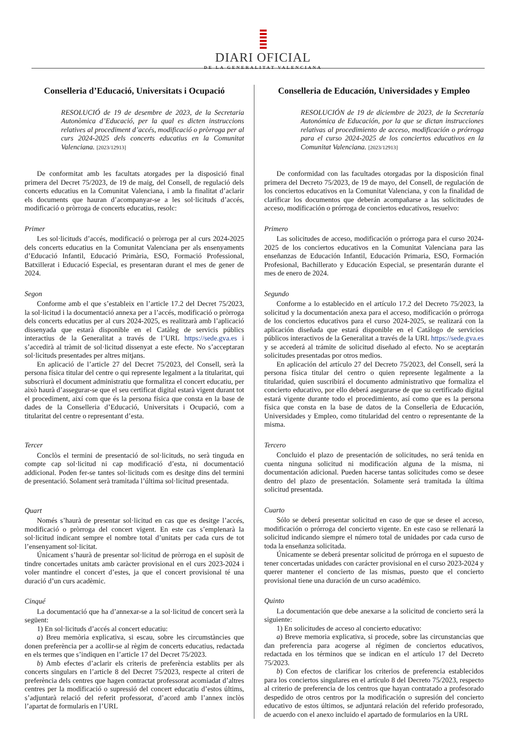DIARI OFICIAL
DE LA GENERALITAT VALENCIANA
Conselleria d’Educació, Universitats i Ocupació
RESOLUCIÓ de 19 de desembre de 2023, de la Secretaria Autonòmica d’Educació, per la qual es dicten instruccions relatives al procediment d’accés, modificació o pròrroga per al curs 2024-2025 dels concerts educatius en la Comunitat Valenciana. [2023/12913]
De conformitat amb les facultats atorgades per la disposició final primera del Decret 75/2023, de 19 de maig, del Consell, de regulació dels concerts educatius en la Comunitat Valenciana, i amb la finalitat d’aclarir els documents que hauran d’acompanyar-se a les sol·licituds d’accés, modificació o pròrroga de concerts educatius, resolc:
Primer
Les sol·licituds d’accés, modificació o pròrroga per al curs 2024-2025 dels concerts educatius en la Comunitat Valenciana per als ensenyaments d’Educació Infantil, Educació Primària, ESO, Formació Professional, Batxillerat i Educació Especial, es presentaran durant el mes de gener de 2024.
Segon
Conforme amb el que s’estableix en l’article 17.2 del Decret 75/2023, la sol·licitud i la documentació annexa per a l’accés, modificació o pròrroga dels concerts educatius per al curs 2024-2025, es realitzarà amb l’aplicació dissenyada que estarà disponible en el Catàleg de servicis públics interactius de la Generalitat a través de l’URL https://sede.gva.es i s’accedirà al tràmit de sol·licitud dissenyat a este efecte. No s’acceptaran sol·licituds presentades per altres mitjans.
En aplicació de l’article 27 del Decret 75/2023, del Consell, serà la persona física titular del centre o qui represente legalment a la titularitat, qui subscriurà el document administratiu que formalitza el concert educatiu, per això haurà d’assegurar-se que el seu certificat digital estarà vigent durant tot el procediment, així com que és la persona física que consta en la base de dades de la Conselleria d’Educació, Universitats i Ocupació, com a titularitat del centre o representant d’esta.
Tercer
Conclòs el termini de presentació de sol·licituds, no serà tinguda en compte cap sol·licitud ni cap modificació d’esta, ni documentació addicional. Poden fer-se tantes sol·licituds com es desitge dins del termini de presentació. Solament serà tramitada l’última sol·licitud presentada.
Quart
Només s’haurà de presentar sol·licitud en cas que es desitge l’accés, modificació o pròrroga del concert vigent. En este cas s’emplenarà la sol·licitud indicant sempre el nombre total d’unitats per cada curs de tot l’ensenyament sol·licitat.
Únicament s’haurà de presentar sol·licitud de pròrroga en el supòsit de tindre concertades unitats amb caràcter provisional en el curs 2023-2024 i voler mantindre el concert d’estes, ja que el concert provisional té una duració d’un curs acadèmic.
Cinqué
La documentació que ha d’annexar-se a la sol·licitud de concert serà la següent:
1) En sol·licituds d’accés al concert educatiu:
a) Breu memòria explicativa, si escau, sobre les circumstàncies que donen preferència per a acollir-se al règim de concerts educatius, redactada en els termes que s’indiquen en l’article 17 del Decret 75/2023.
b) Amb efectes d’aclarir els criteris de preferència establits per als concerts singulars en l’article 8 del Decret 75/2023, respecte al criteri de preferència dels centres que hagen contractat professorat acomiadat d’altres centres per la modificació o supressió del concert educatiu d’estos últims, s’adjuntarà relació del referit professorat, d’acord amb l’annex inclòs l’apartat de formularis en l’URL
Conselleria de Educación, Universidades y Empleo
RESOLUCIÓN de 19 de diciembre de 2023, de la Secretaría Autonómica de Educación, por la que se dictan instrucciones relativas al procedimiento de acceso, modificación o prórroga para el curso 2024-2025 de los conciertos educativos en la Comunitat Valenciana. [2023/12913]
De conformidad con las facultades otorgadas por la disposición final primera del Decreto 75/2023, de 19 de mayo, del Consell, de regulación de los conciertos educativos en la Comunitat Valenciana, y con la finalidad de clarificar los documentos que deberán acompañarse a las solicitudes de acceso, modificación o prórroga de conciertos educativos, resuelvo:
Primero
Las solicitudes de acceso, modificación o prórroga para el curso 2024-2025 de los conciertos educativos en la Comunitat Valenciana para las enseñanzas de Educación Infantil, Educación Primaria, ESO, Formación Profesional, Bachillerato y Educación Especial, se presentarán durante el mes de enero de 2024.
Segundo
Conforme a lo establecido en el artículo 17.2 del Decreto 75/2023, la solicitud y la documentación anexa para el acceso, modificación o prórroga de los conciertos educativos para el curso 2024-2025, se realizará con la aplicación diseñada que estará disponible en el Catálogo de servicios públicos interactivos de la Generalitat a través de la URL https://sede.gva.es y se accederá al trámite de solicitud diseñado al efecto. No se aceptarán solicitudes presentadas por otros medios.
En aplicación del artículo 27 del Decreto 75/2023, del Consell, será la persona física titular del centro o quien represente legalmente a la titularidad, quien suscribirá el documento administrativo que formaliza el concierto educativo, por ello deberá asegurarse de que su certificado digital estará vigente durante todo el procedimiento, así como que es la persona física que consta en la base de datos de la Conselleria de Educación, Universidades y Empleo, como titularidad del centro o representante de la misma.
Tercero
Concluido el plazo de presentación de solicitudes, no será tenida en cuenta ninguna solicitud ni modificación alguna de la misma, ni documentación adicional. Pueden hacerse tantas solicitudes como se desee dentro del plazo de presentación. Solamente será tramitada la última solicitud presentada.
Cuarto
Sólo se deberá presentar solicitud en caso de que se desee el acceso, modificación o prórroga del concierto vigente. En este caso se rellenará la solicitud indicando siempre el número total de unidades por cada curso de toda la enseñanza solicitada.
Únicamente se deberá presentar solicitud de prórroga en el supuesto de tener concertadas unidades con carácter provisional en el curso 2023-2024 y querer mantener el concierto de las mismas, puesto que el concierto provisional tiene una duración de un curso académico.
Quinto
La documentación que debe anexarse a la solicitud de concierto será la siguiente:
1) En solicitudes de acceso al concierto educativo:
a) Breve memoria explicativa, si procede, sobre las circunstancias que dan preferencia para acogerse al régimen de conciertos educativos, redactada en los términos que se indican en el artículo 17 del Decreto 75/2023.
b) Con efectos de clarificar los criterios de preferencia establecidos para los conciertos singulares en el artículo 8 del Decreto 75/2023, respecto al criterio de preferencia de los centros que hayan contratado a profesorado despedido de otros centros por la modificación o supresión del concierto educativo de estos últimos, se adjuntará relación del referido profesorado, de acuerdo con el anexo incluido el apartado de formularios en la URL